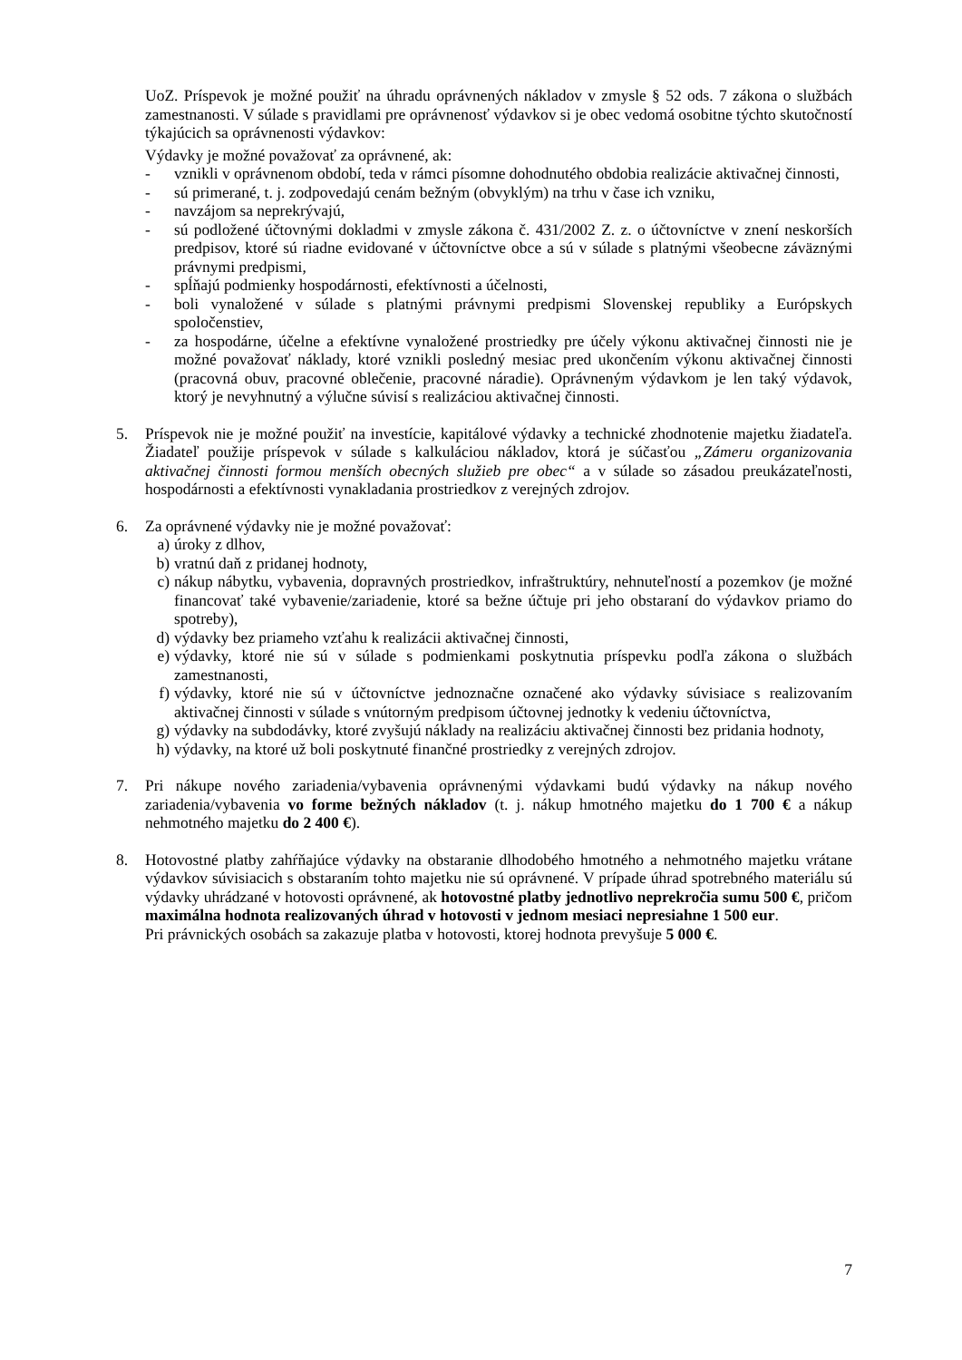UoZ. Príspevok je možné použiť na úhradu oprávnených nákladov v zmysle § 52 ods. 7 zákona o službách zamestnanosti. V súlade s pravidlami pre oprávnenosť výdavkov si je obec vedomá osobitne týchto skutočností týkajúcich sa oprávnenosti výdavkov:
Výdavky je možné považovať za oprávnené, ak:
- vznikli v oprávnenom období, teda v rámci písomne dohodnutého obdobia realizácie aktivačnej činnosti,
- sú primerané, t. j. zodpovedajú cenám bežným (obvyklým) na trhu v čase ich vzniku,
- navzájom sa neprekrývajú,
- sú podložené účtovnými dokladmi v zmysle zákona č. 431/2002 Z. z. o účtovníctve v znení neskorších predpisov, ktoré sú riadne evidované v účtovníctve obce a sú v súlade s platnými všeobecne záväznými právnymi predpismi,
- spĺňajú podmienky hospodárnosti, efektívnosti a účelnosti,
- boli vynaložené v súlade s platnými právnymi predpismi Slovenskej republiky a Európskych spoločenstiev,
- za hospodárne, účelne a efektívne vynaložené prostriedky pre účely výkonu aktivačnej činnosti nie je možné považovať náklady, ktoré vznikli posledný mesiac pred ukončením výkonu aktivačnej činnosti (pracovná obuv, pracovné oblečenie, pracovné náradie). Oprávneným výdavkom je len taký výdavok, ktorý je nevyhnutný a výlučne súvisí s realizáciou aktivačnej činnosti.
5. Príspevok nie je možné použiť na investície, kapitálové výdavky a technické zhodnotenie majetku žiadateľa. Žiadateľ použije príspevok v súlade s kalkuláciou nákladov, ktorá je súčasťou „Zámeru organizovania aktivačnej činnosti formou menších obecných služieb pre obec“ a v súlade so zásadou preukázateľnosti, hospodárnosti a efektívnosti vynakladania prostriedkov z verejných zdrojov.
6. Za oprávnené výdavky nie je možné považovať:
a) úroky z dlhov,
b) vratnú daň z pridanej hodnoty,
c) nákup nábytku, vybavenia, dopravných prostriedkov, infraštruktúry, nehnuteľností a pozemkov (je možné financovať také vybavenie/zariadenie, ktoré sa bežne účtuje pri jeho obstaraní do výdavkov priamo do spotreby),
d) výdavky bez priameho vzťahu k realizácii aktivačnej činnosti,
e) výdavky, ktoré nie sú v súlade s podmienkami poskytnutia príspevku podľa zákona o službách zamestnanosti,
f) výdavky, ktoré nie sú v účtovníctve jednoznačne označené ako výdavky súvisiace s realizovaním aktivačnej činnosti v súlade s vnútorným predpisom účtovnej jednotky k vedeniu účtovníctva,
g) výdavky na subdodávky, ktoré zvyšujú náklady na realizáciu aktivačnej činnosti bez pridania hodnoty,
h) výdavky, na ktoré už boli poskytnuté finančné prostriedky z verejných zdrojov.
7. Pri nákupe nového zariadenia/vybavenia oprávnenými výdavkami budú výdavky na nákup nového zariadenia/vybavenia vo forme bežných nákladov (t. j. nákup hmotného majetku do 1 700 € a nákup nehmotného majetku do 2 400 €).
8. Hotovostné platby zahŕňajúce výdavky na obstaranie dlhodobého hmotného a nehmotného majetku vrátane výdavkov súvisiacich s obstaraním tohto majetku nie sú oprávnené. V prípade úhrad spotrebného materiálu sú výdavky uhrádzané v hotovosti oprávnené, ak hotovostné platby jednotlivo neprekročia sumu 500 €, pričom maximálna hodnota realizovaných úhrad v hotovosti v jednom mesiaci nepresiahne 1 500 eur.
Pri právnických osobách sa zakazuje platba v hotovosti, ktorej hodnota prevyšuje 5 000 €.
7